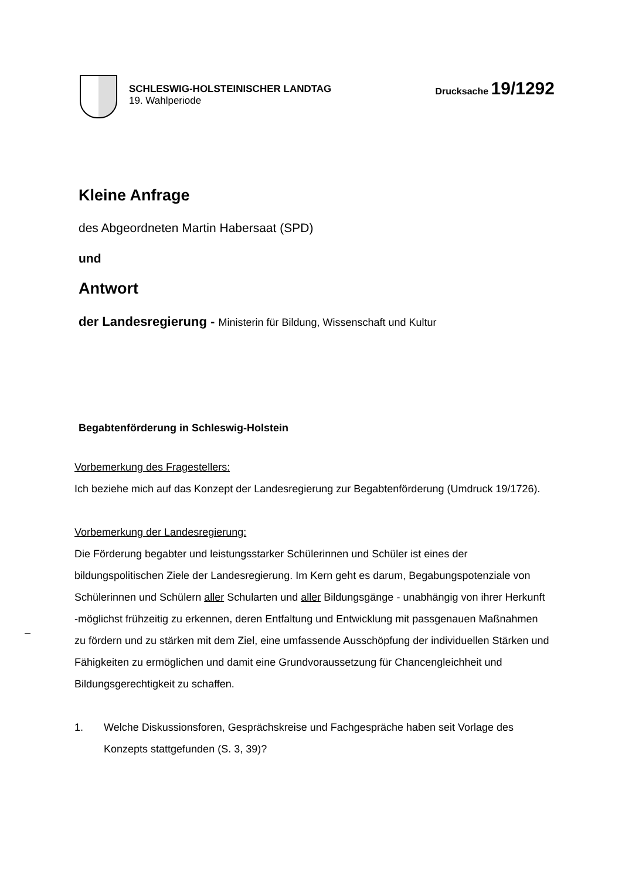SCHLESWIG-HOLSTEINISCHER LANDTAG
19. Wahlperiode
Drucksache 19/1292
Kleine Anfrage
des Abgeordneten Martin Habersaat (SPD)
und
Antwort
der Landesregierung - Ministerin für Bildung, Wissenschaft und Kultur
Begabtenförderung in Schleswig-Holstein
Vorbemerkung des Fragestellers:
Ich beziehe mich auf das Konzept der Landesregierung zur Begabtenförderung (Umdruck 19/1726).
Vorbemerkung der Landesregierung:
Die Förderung begabter und leistungsstarker Schülerinnen und Schüler ist eines der bildungspolitischen Ziele der Landesregierung. Im Kern geht es darum, Begabungspotenziale von Schülerinnen und Schülern aller Schularten und aller Bildungsgänge - unabhängig von ihrer Herkunft -möglichst frühzeitig zu erkennen, deren Entfaltung und Entwicklung mit passgenauen Maßnahmen zu fördern und zu stärken mit dem Ziel, eine umfassende Ausschöpfung der individuellen Stärken und Fähigkeiten zu ermöglichen und damit eine Grundvoraussetzung für Chancengleichheit und Bildungsgerechtigkeit zu schaffen.
1. Welche Diskussionsforen, Gesprächskreise und Fachgespräche haben seit Vorlage des Konzepts stattgefunden (S. 3, 39)?
–